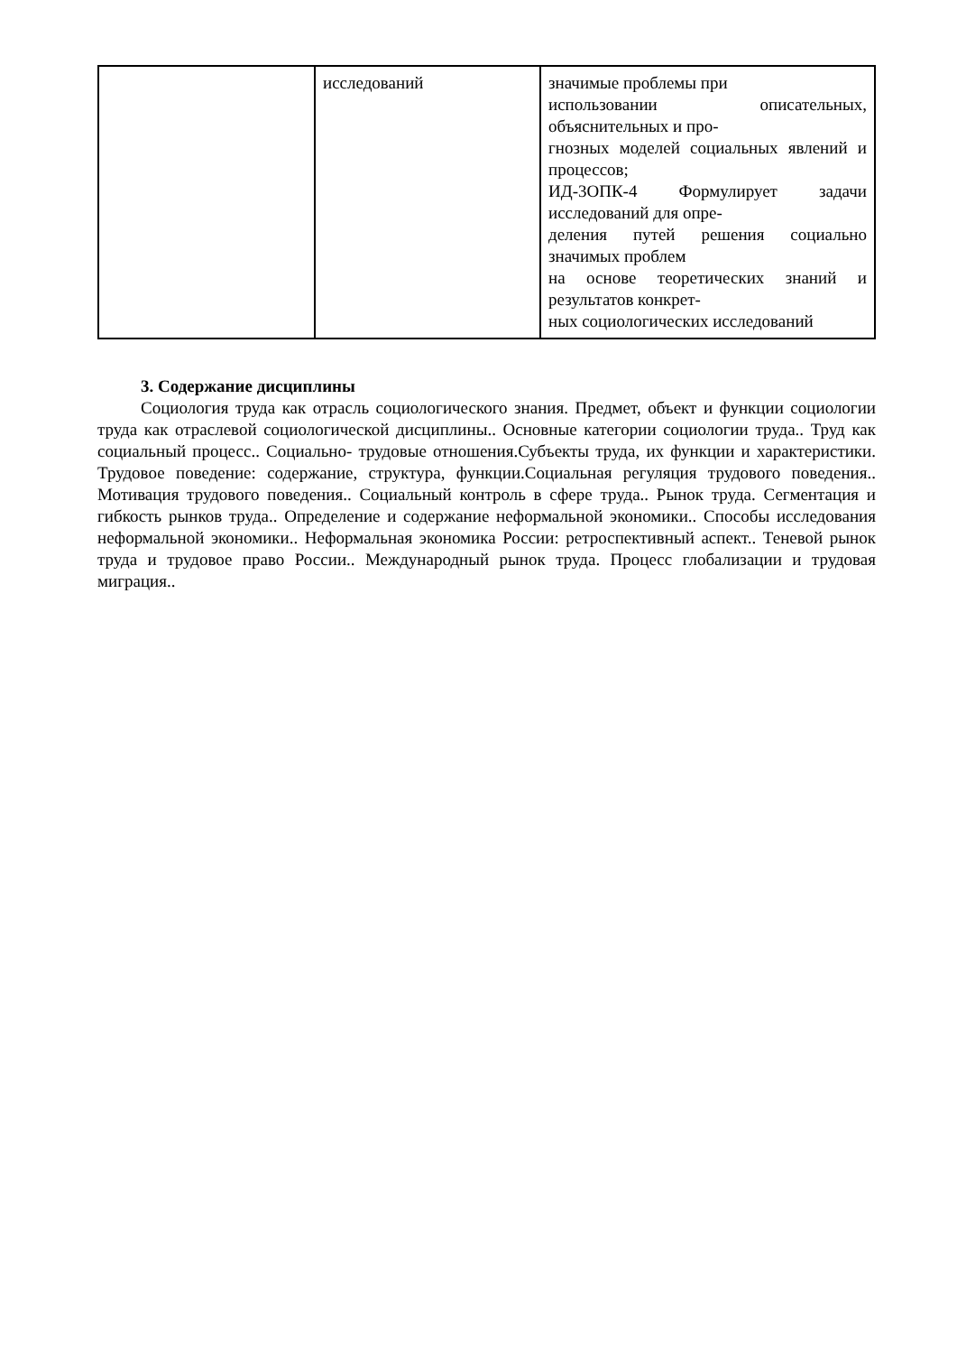| | исследований | значимые проблемы при использовании описательных, объяснительных и про- гнозных моделей социальных явлений и процессов; ИД-3ОПК-4 Формулирует задачи исследований для опре- деления путей решения социально значимых проблем на основе теоретических знаний и результатов конкрет- ных социологических исследований |
3. Содержание дисциплины
Социология труда как отрасль социологического знания. Предмет, объект и функции социологии труда как отраслевой социологической дисциплины.. Основные категории социологии труда.. Труд как социальный процесс.. Социально- трудовые отношения.Субъекты труда, их функции и характеристики. Трудовое поведение: содержание, структура, функции.Социальная регуляция трудового поведения.. Мотивация трудового поведения.. Социальный контроль в сфере труда.. Рынок труда. Сегментация и гибкость рынков труда.. Определение и содержание неформальной экономики.. Способы исследования неформальной экономики.. Неформальная экономика России: ретроспективный аспект.. Теневой рынок труда и трудовое право России.. Международный рынок труда. Процесс глобализации и трудовая миграция..